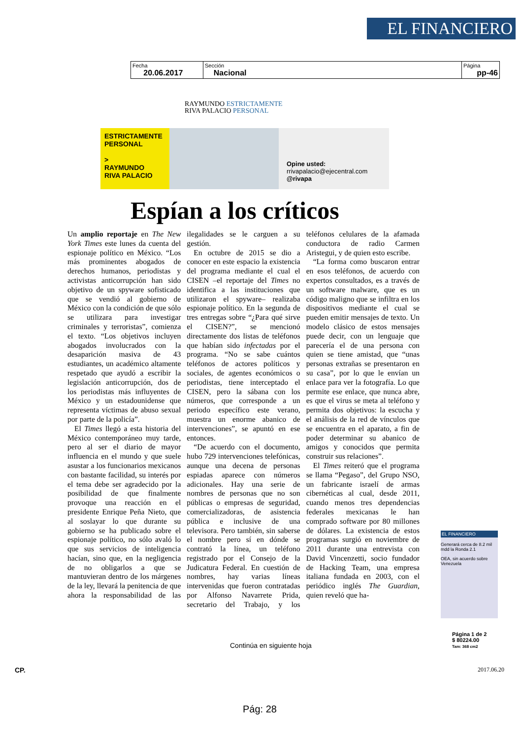EL FINANCIERO
| Fecha 20.06.2017 | Sección Nacional | Página pp-46 |
RAYMUNDO ESTRICTAMENTE
RIVA PALACIO PERSONAL
ESTRICTAMENTE
PERSONAL
>
RAYMUNDO
RIVA PALACIO
Opine usted:
rrivapalacio@ejecentral.com
@rivapa
Espían a los críticos
Un amplio reportaje en The New York Times este lunes da cuenta del espionaje político en México. “Los más prominentes abogados de derechos humanos, periodistas y activistas anticorrupción han sido objetivo de un spyware sofisticado que se vendió al gobierno de México con la condición de que sólo se utilizara para investigar criminales y terroristas”, comienza el texto. “Los objetivos incluyen abogados involucrados con la desaparición masiva de 43 estudiantes, un académico altamente respetado que ayudó a escribir la legislación anticorrupción, dos de los periodistas más influyentes de México y un estadounidense que representa víctimas de abuso sexual por parte de la policía”.
El Times llegó a esta historia del México contemporáneo muy tarde, pero al ser el diario de mayor influencia en el mundo y que suele asustar a los funcionarios mexicanos con bastante facilidad, su interés por el tema debe ser agradecido por la posibilidad de que finalmente provoque una reacción en el presidente Enrique Peña Nieto, que al soslayar lo que durante su gobierno se ha publicado sobre el espionaje político, no sólo avaló lo que sus servicios de inteligencia hacían, sino que, en la negligencia de no obligarlos a que se mantuvieran dentro de los márgenes de la ley, llevará la penitencia de que ahora la responsabilidad de las ilegalidades se le carguen a su gestión.
En octubre de 2015 se dio a conocer en este espacio la existencia del programa mediante el cual el CISEN –el reportaje del Times no identifica a las instituciones que utilizaron el spyware– realizaba espionaje político. En la segunda de tres entregas sobre “¿Para qué sirve el CISEN?”, se mencionó directamente dos listas de teléfonos que habían sido infectadas por el programa. “No se sabe cuántos teléfonos de actores políticos y sociales, de agentes económicos o periodistas, tiene interceptado el CISEN, pero la sábana con los números, que corresponde a un periodo específico este verano, muestra un enorme abanico de intervenciones”, se apuntó en ese entonces.
“De acuerdo con el documento, hubo 729 intervenciones telefónicas, aunque una decena de personas espiadas aparece con números adicionales. Hay una serie de nombres de personas que no son públicas o empresas de seguridad, comercializadoras, de asistencia pública e inclusive de una televisora. Pero también, sin saberse el nombre pero sí en dónde se contrató la línea, un teléfono registrado por el Consejo de la Judicatura Federal. En cuestión de nombres, hay varias líneas intervenidas que fueron contratadas por Alfonso Navarrete Prida, secretario del Trabajo, y los teléfonos celulares de la afamada conductora de radio Carmen Aristegui, y de quien esto escribe.
“La forma como buscaron entrar en esos teléfonos, de acuerdo con expertos consultados, es a través de un software malware, que es un código maligno que se infiltra en los dispositivos mediante el cual se pueden emitir mensajes de texto. Un modelo clásico de estos mensajes puede decir, con un lenguaje que parecería el de una persona con quien se tiene amistad, que “unas personas extrañas se presentaron en su casa”, por lo que le envían un enlace para ver la fotografía. Lo que permite ese enlace, que nunca abre, es que el virus se meta al teléfono y permita dos objetivos: la escucha y el análisis de la red de vínculos que se encuentra en el aparato, a fin de poder determinar su abanico de amigos y conocidos que permita construir sus relaciones”.
El Times reiteró que el programa se llama “Pegaso”, del Grupo NSO, un fabricante israelí de armas cibernéticas al cual, desde 2011, cuando menos tres dependencias federales mexicanas le han comprado software por 80 millones de dólares. La existencia de estos programas surgió en noviembre de 2011 durante una entrevista con David Vincenzetti, socio fundador de Hacking Team, una empresa italiana fundada en 2003, con el periódico inglés The Guardian, quien reveló que ha-
EL FINANCIERO
Generará cerca de 8.2 mil mdd la Ronda 2.1
OEA, sin acuerdo sobre Venezuela
Página 1 de 2
$ 80224.00
Tam: 368 cm2
Continúa en siguiente hoja
CP. 2017.06.20
Pág: 28